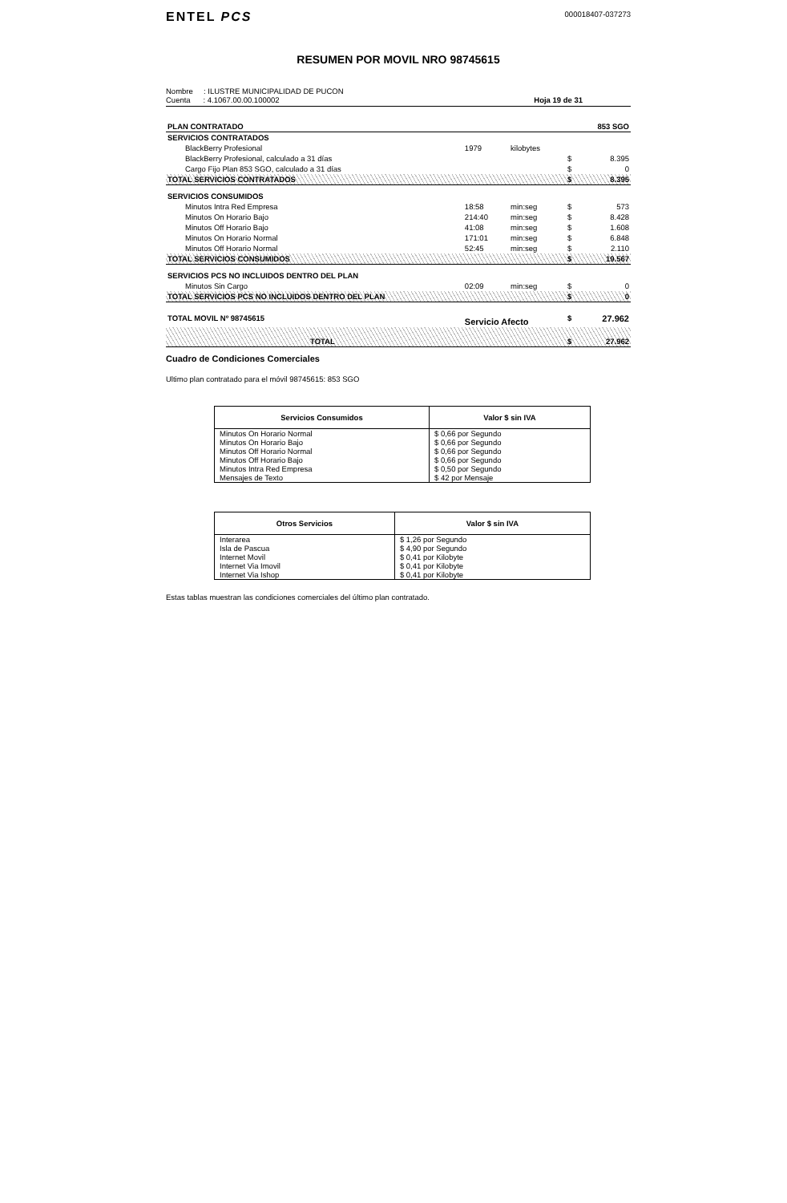ENTEL PCS
000018407-037273
RESUMEN POR MOVIL NRO 98745615
Nombre : ILUSTRE MUNICIPALIDAD DE PUCON
Cuenta : 4.1067.00.00.100002
Hoja 19 de 31
| PLAN CONTRATADO | | | | 853 SGO |
| SERVICIOS CONTRATADOS | | | | |
| BlackBerry Profesional | 1979 | kilobytes | | |
| BlackBerry Profesional, calculado a 31 días | | | $ | 8.395 |
| Cargo Fijo Plan 853 SGO, calculado a 31 días | | | $ | 0 |
| TOTAL SERVICIOS CONTRATADOS | | | $ | 8.395 |
| SERVICIOS CONSUMIDOS | | | | |
| Minutos Intra Red Empresa | 18:58 | min:seg | $ | 573 |
| Minutos On Horario Bajo | 214:40 | min:seg | $ | 8.428 |
| Minutos Off Horario Bajo | 41:08 | min:seg | $ | 1.608 |
| Minutos On Horario Normal | 171:01 | min:seg | $ | 6.848 |
| Minutos Off Horario Normal | 52:45 | min:seg | $ | 2.110 |
| TOTAL SERVICIOS CONSUMIDOS | | | $ | 19.567 |
| SERVICIOS PCS NO INCLUIDOS DENTRO DEL PLAN | | | | |
| Minutos Sin Cargo | 02:09 | min:seg | $ | 0 |
| TOTAL SERVICIOS PCS NO INCLUIDOS DENTRO DEL PLAN | | | $ | 0 |
| TOTAL MOVIL Nº 98745615 | Servicio Afecto | | $ | 27.962 |
| TOTAL | | | $ | 27.962 |
Cuadro de Condiciones Comerciales
Ultimo plan contratado para el móvil 98745615: 853 SGO
| Servicios Consumidos | Valor $ sin IVA |
| --- | --- |
| Minutos On Horario Normal | $ 0,66 por Segundo |
| Minutos On Horario Bajo | $ 0,66 por Segundo |
| Minutos Off Horario Normal | $ 0,66 por Segundo |
| Minutos Off Horario Bajo | $ 0,66 por Segundo |
| Minutos Intra Red Empresa | $ 0,50 por Segundo |
| Mensajes de Texto | $ 42 por Mensaje |
| Otros Servicios | Valor $ sin IVA |
| --- | --- |
| Interarea | $ 1,26 por Segundo |
| Isla de Pascua | $ 4,90 por Segundo |
| Internet Movil | $ 0,41 por Kilobyte |
| Internet Via Imovil | $ 0,41 por Kilobyte |
| Internet Via Ishop | $ 0,41 por Kilobyte |
Estas tablas muestran las condiciones comerciales del último plan contratado.